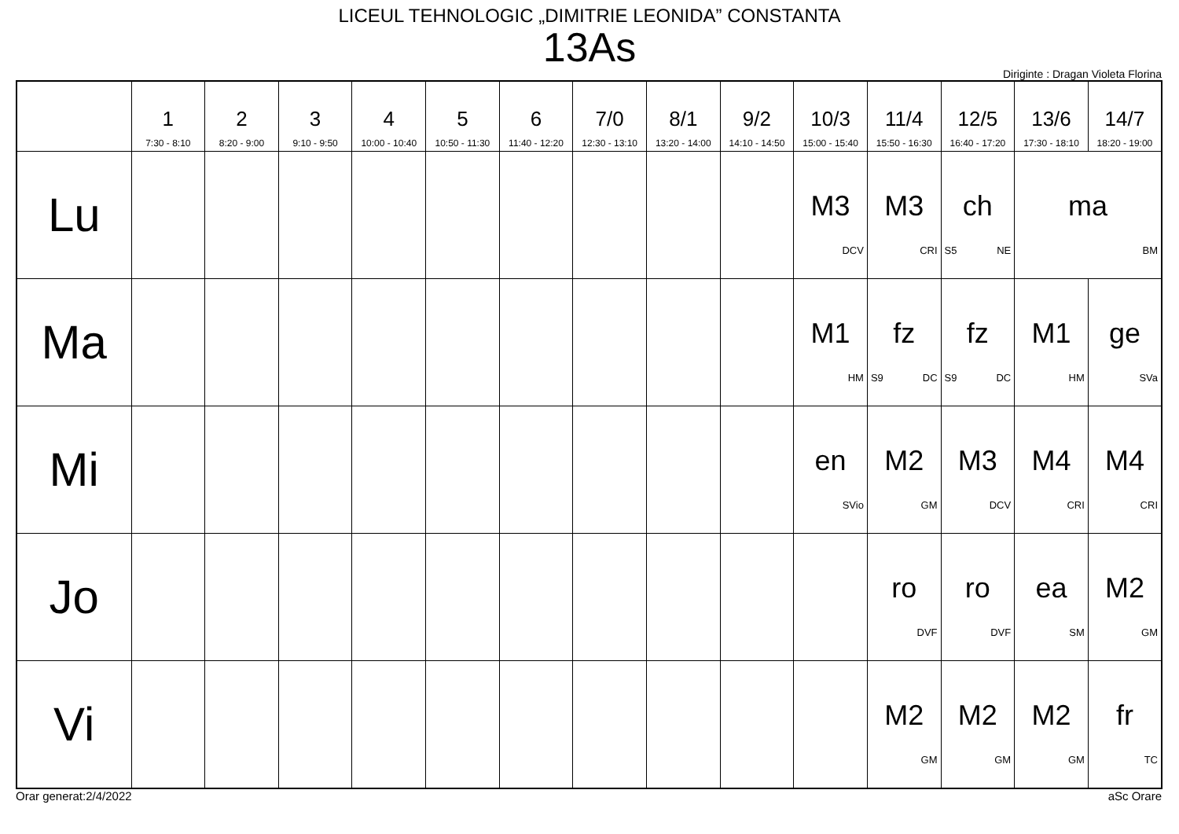LICEUL TEHNOLOGIC „DIMITRIE LEONIDA” CONSTANTA
13As
Diriginte : Dragan Violeta Florina
| | 1 7:30 - 8:10 | 2 8:20 - 9:00 | 3 9:10 - 9:50 | 4 10:00 - 10:40 | 5 10:50 - 11:30 | 6 11:40 - 12:20 | 7/0 12:30 - 13:10 | 8/1 13:20 - 14:00 | 9/2 14:10 - 14:50 | 10/3 15:00 - 15:40 | 11/4 15:50 - 16:30 | 12/5 16:40 - 17:20 | 13/6 17:30 - 18:10 | 14/7 18:20 - 19:00 |
| --- | --- | --- | --- | --- | --- | --- | --- | --- | --- | --- | --- | --- | --- | --- |
| Lu | | | | | | | | | | M3 DCV | M3 CRI | ch S5 NE | ma BM | |
| Ma | | | | | | | | | | M1 HM | fz S9 DC | fz S9 DC | M1 HM | ge SVa |
| Mi | | | | | | | | | | en SVio | M2 GM | M3 DCV | M4 CRI | M4 CRI |
| Jo | | | | | | | | | | | ro DVF | ro DVF | ea SM | M2 GM |
| Vi | | | | | | | | | | | M2 GM | M2 GM | M2 GM | fr TC |
Orar generat:2/4/2022 aSc Orare